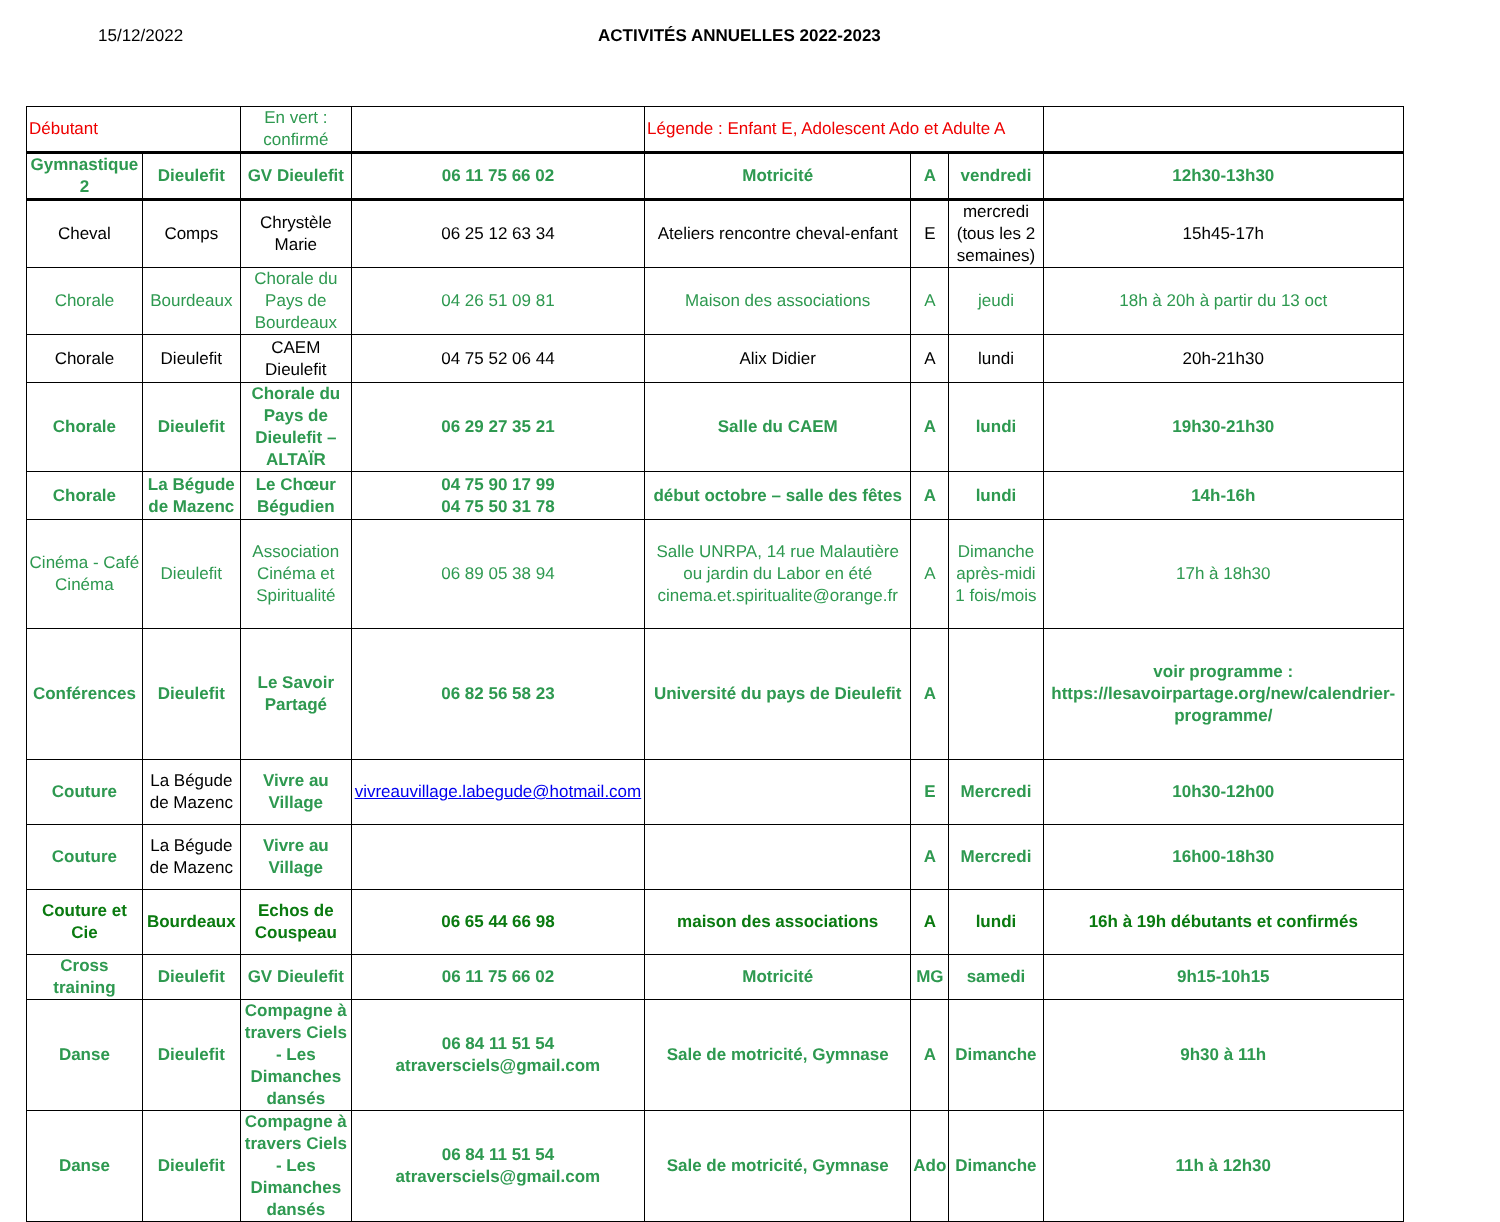15/12/2022 ACTIVITÉS ANNUELLES 2022-2023
| Débutant | | En vert : confirmé | | Légende : Enfant E, Adolescent Ado et Adulte A | | | |
| Gymnastique 2 | Dieulefit | GV Dieulefit | 06 11 75 66 02 | Motricité | A | vendredi | 12h30-13h30 |
| Cheval | Comps | Chrystèle Marie | 06 25 12 63 34 | Ateliers rencontre cheval-enfant | E | mercredi (tous les 2 semaines) | 15h45-17h |
| Chorale | Bourdeaux | Chorale du Pays de Bourdeaux | 04 26 51 09 81 | Maison des associations | A | jeudi | 18h à 20h à partir du 13 oct |
| Chorale | Dieulefit | CAEM Dieulefit | 04 75 52 06 44 | Alix Didier | A | lundi | 20h-21h30 |
| Chorale | Dieulefit | Chorale du Pays de Dieulefit – ALTAÏR | 06 29 27 35 21 | Salle du CAEM | A | lundi | 19h30-21h30 |
| Chorale | La Bégude de Mazenc | Le Chœur Bégudien | 04 75 90 17 99 04 75 50 31 78 | début octobre – salle des fêtes | A | lundi | 14h-16h |
| Cinéma - Café Cinéma | Dieulefit | Association Cinéma et Spiritualité | 06 89 05 38 94 | Salle UNRPA, 14 rue Malautière ou jardin du Labor en été cinema.et.spiritualite@orange.fr | A | Dimanche après-midi 1 fois/mois | 17h à 18h30 |
| Conférences | Dieulefit | Le Savoir Partagé | 06 82 56 58 23 | Université du pays de Dieulefit | A | | voir programme : https://lesavoirpartage.org/new/calendrier-programme/ |
| Couture | La Bégude de Mazenc | Vivre au Village | vivreauvillage.labegude@hotmail.com | | E | Mercredi | 10h30-12h00 |
| Couture | La Bégude de Mazenc | Vivre au Village | | | A | Mercredi | 16h00-18h30 |
| Couture et Cie | Bourdeaux | Echos de Couspeau | 06 65 44 66 98 | maison des associations | A | lundi | 16h à 19h débutants et confirmés |
| Cross training | Dieulefit | GV Dieulefit | 06 11 75 66 02 | Motricité | MG | samedi | 9h15-10h15 |
| Danse | Dieulefit | Compagne à travers Ciels - Les Dimanches dansés | 06 84 11 51 54 atraversciels@gmail.com | Sale de motricité, Gymnase | A | Dimanche | 9h30 à 11h |
| Danse | Dieulefit | Compagne à travers Ciels - Les Dimanches dansés | 06 84 11 51 54 atraversciels@gmail.com | Sale de motricité, Gymnase | Ado | Dimanche | 11h à 12h30 |